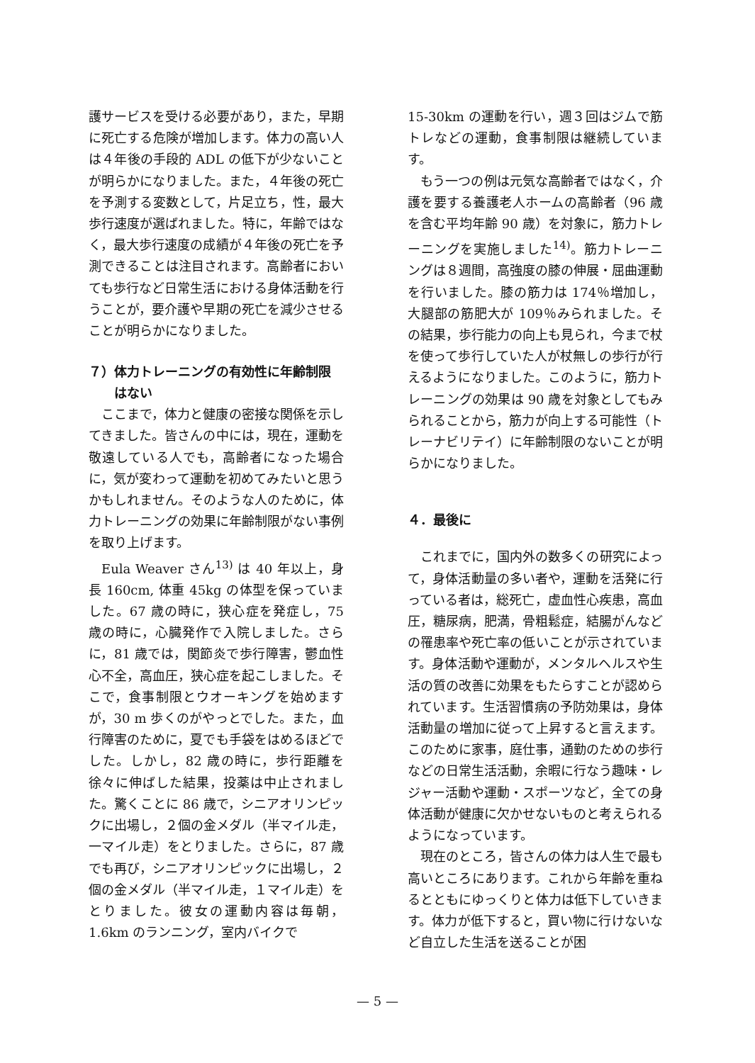護サービスを受ける必要があり，また，早期に死亡する危険が増加します。体力の高い人は４年後の手段的 ADL の低下が少ないことが明らかになりました。また，４年後の死亡を予測する変数として，片足立ち，性，最大歩行速度が選ばれました。特に，年齢ではなく，最大歩行速度の成績が４年後の死亡を予測できることは注目されます。高齢者においても歩行など日常生活における身体活動を行うことが，要介護や早期の死亡を減少させることが明らかになりました。
７）体力トレーニングの有効性に年齢制限
　　はない
ここまで，体力と健康の密接な関係を示してきました。皆さんの中には，現在，運動を敬遠している人でも，高齢者になった場合に，気が変わって運動を初めてみたいと思うかもしれません。そのような人のために，体力トレーニングの効果に年齢制限がない事例を取り上げます。
Eula Weaver さん<sup>13)</sup> は 40 年以上，身長 160cm, 体重 45kg の体型を保っていました。67 歳の時に，狭心症を発症し，75 歳の時に，心臓発作で入院しました。さらに，81 歳では，関節炎で歩行障害，鬱血性心不全，高血圧，狭心症を起こしました。そこで，食事制限とウオーキングを始めますが，30 m 歩くのがやっとでした。また，血行障害のために，夏でも手袋をはめるほどでした。しかし，82 歳の時に，歩行距離を徐々に伸ばした結果，投薬は中止されました。驚くことに 86 歳で，シニアオリンピックに出場し，２個の金メダル（半マイル走，一マイル走）をとりました。さらに，87 歳でも再び，シニアオリンピックに出場し，２個の金メダル（半マイル走，１マイル走）をとりました。彼女の運動内容は毎朝，1.6km のランニング，室内バイクで
15-30km の運動を行い，週３回はジムで筋トレなどの運動，食事制限は継続しています。
もう一つの例は元気な高齢者ではなく，介護を要する養護老人ホームの高齢者（96 歳を含む平均年齢 90 歳）を対象に，筋力トレーニングを実施しました<sup>14)</sup>。筋力トレーニングは８週間，高強度の膝の伸展・屈曲運動を行いました。膝の筋力は 174％増加し，大腿部の筋肥大が 109％みられました。その結果，歩行能力の向上も見られ，今まで杖を使って歩行していた人が杖無しの歩行が行えるようになりました。このように，筋力トレーニングの効果は 90 歳を対象としてもみられることから，筋力が向上する可能性（トレーナビリテイ）に年齢制限のないことが明らかになりました。
４．最後に
これまでに，国内外の数多くの研究によって，身体活動量の多い者や，運動を活発に行っている者は，総死亡，虚血性心疾患，高血圧，糖尿病，肥満，骨粗鬆症，結腸がんなどの罹患率や死亡率の低いことが示されています。身体活動や運動が，メンタルヘルスや生活の質の改善に効果をもたらすことが認められています。生活習慣病の予防効果は，身体活動量の増加に従って上昇すると言えます。このために家事，庭仕事，通勤のための歩行などの日常生活活動，余暇に行なう趣味・レジャー活動や運動・スポーツなど，全ての身体活動が健康に欠かせないものと考えられるようになっています。
現在のところ，皆さんの体力は人生で最も高いところにあります。これから年齢を重ねるとともにゆっくりと体力は低下していきます。体力が低下すると，買い物に行けないなど自立した生活を送ることが困
— 5 —